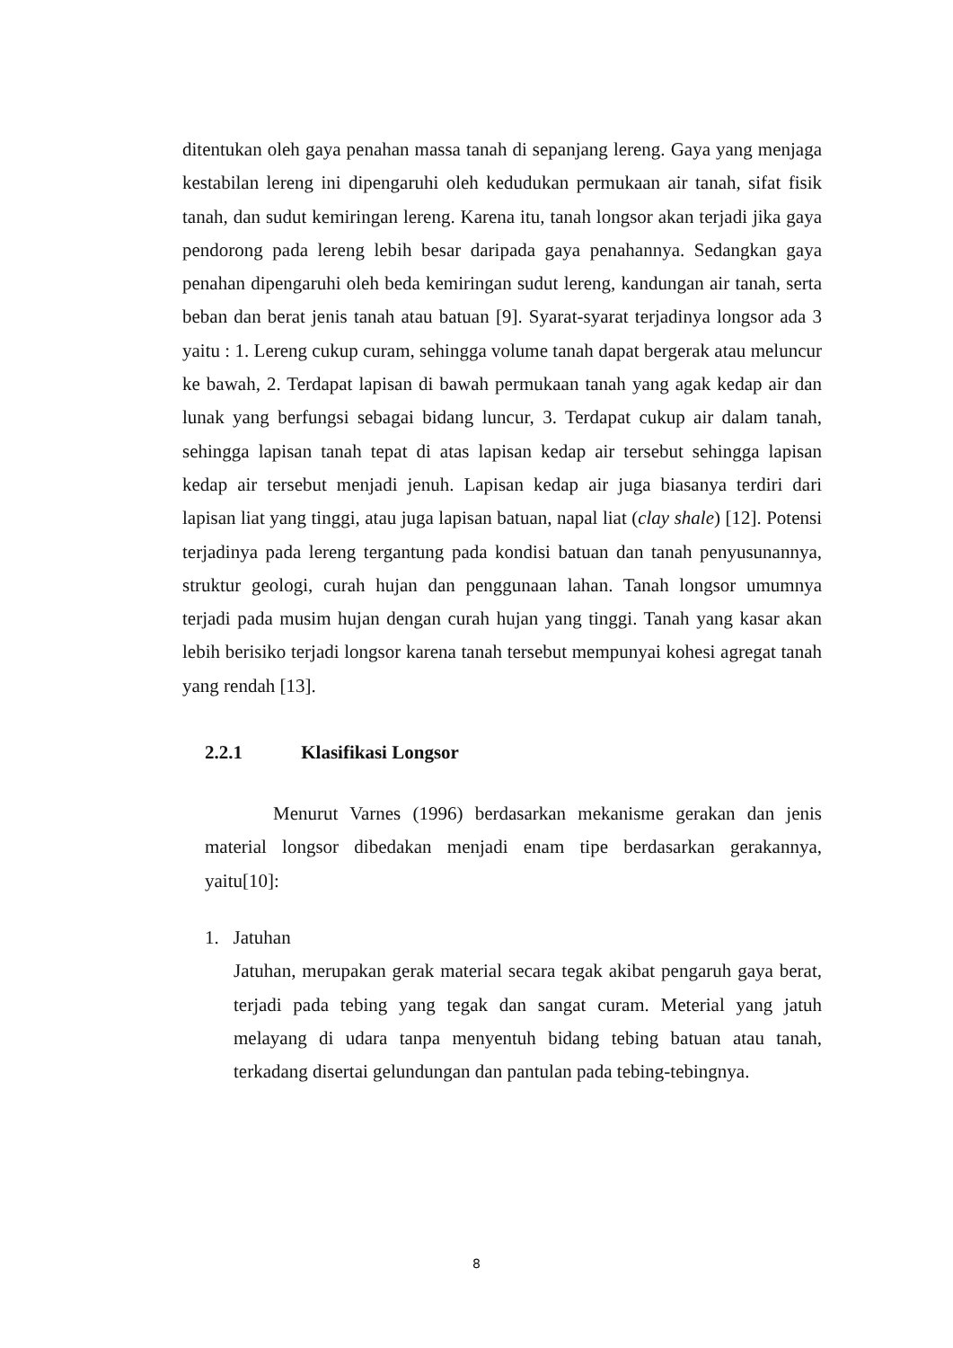ditentukan oleh gaya penahan massa tanah di sepanjang lereng. Gaya yang menjaga kestabilan lereng ini dipengaruhi oleh kedudukan permukaan air tanah, sifat fisik tanah, dan sudut kemiringan lereng. Karena itu, tanah longsor akan terjadi jika gaya pendorong pada lereng lebih besar daripada gaya penahannya. Sedangkan gaya penahan dipengaruhi oleh beda kemiringan sudut lereng, kandungan air tanah, serta beban dan berat jenis tanah atau batuan [9]. Syarat-syarat terjadinya longsor ada 3 yaitu : 1. Lereng cukup curam, sehingga volume tanah dapat bergerak atau meluncur ke bawah, 2. Terdapat lapisan di bawah permukaan tanah yang agak kedap air dan lunak yang berfungsi sebagai bidang luncur, 3. Terdapat cukup air dalam tanah, sehingga lapisan tanah tepat di atas lapisan kedap air tersebut sehingga lapisan kedap air tersebut menjadi jenuh. Lapisan kedap air juga biasanya terdiri dari lapisan liat yang tinggi, atau juga lapisan batuan, napal liat (clay shale) [12]. Potensi terjadinya pada lereng tergantung pada kondisi batuan dan tanah penyusunannya, struktur geologi, curah hujan dan penggunaan lahan. Tanah longsor umumnya terjadi pada musim hujan dengan curah hujan yang tinggi. Tanah yang kasar akan lebih berisiko terjadi longsor karena tanah tersebut mempunyai kohesi agregat tanah yang rendah [13].
2.2.1 Klasifikasi Longsor
Menurut Varnes (1996) berdasarkan mekanisme gerakan dan jenis material longsor dibedakan menjadi enam tipe berdasarkan gerakannya, yaitu[10]:
1. Jatuhan
Jatuhan, merupakan gerak material secara tegak akibat pengaruh gaya berat, terjadi pada tebing yang tegak dan sangat curam. Meterial yang jatuh melayang di udara tanpa menyentuh bidang tebing batuan atau tanah, terkadang disertai gelundungan dan pantulan pada tebing-tebingnya.
8